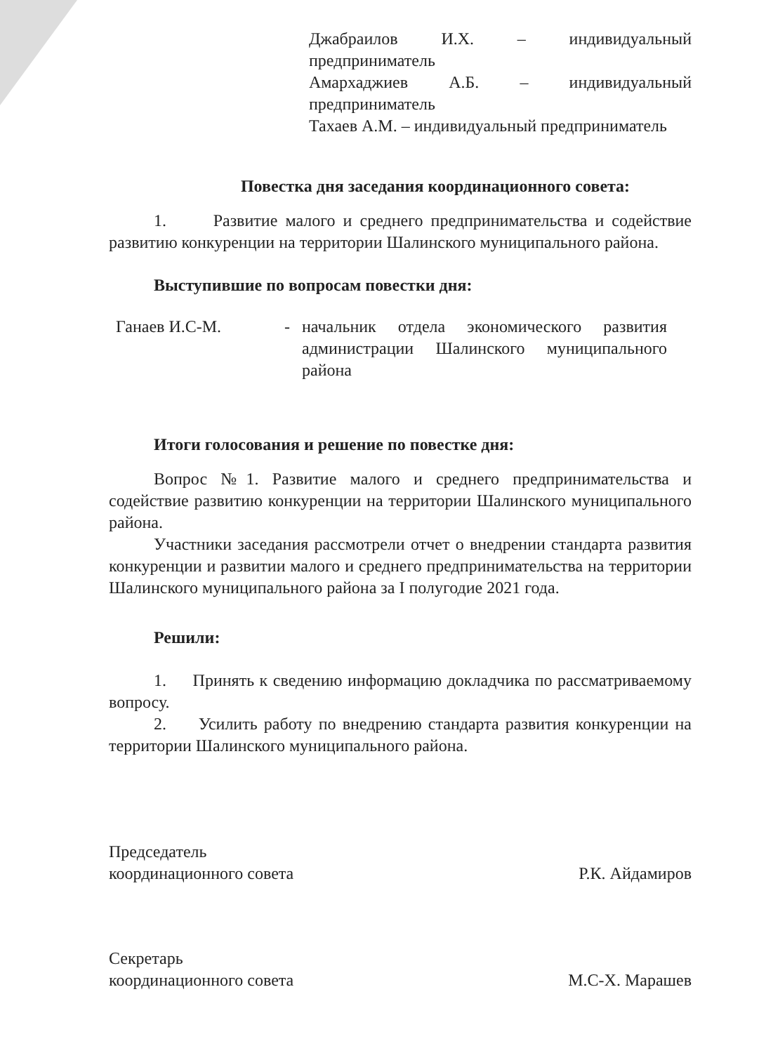Джабраилов И.Х. – индивидуальный предприниматель
Амархаджиев А.Б. – индивидуальный предприниматель
Тахаев А.М. – индивидуальный предприниматель
Повестка дня заседания координационного совета:
1. Развитие малого и среднего предпринимательства и содействие развитию конкуренции на территории Шалинского муниципального района.
Выступившие по вопросам повестки дня:
Ганаев И.С-М. - начальник отдела экономического развития администрации Шалинского муниципального района
Итоги голосования и решение по повестке дня:
Вопрос №1. Развитие малого и среднего предпринимательства и содействие развитию конкуренции на территории Шалинского муниципального района.
Участники заседания рассмотрели отчет о внедрении стандарта развития конкуренции и развитии малого и среднего предпринимательства на территории Шалинского муниципального района за I полугодие 2021 года.
Решили:
1. Принять к сведению информацию докладчика по рассматриваемому вопросу.
2. Усилить работу по внедрению стандарта развития конкуренции на территории Шалинского муниципального района.
Председатель
координационного совета
Р.К. Айдамиров
Секретарь
координационного совета
М.С-Х. Марашев